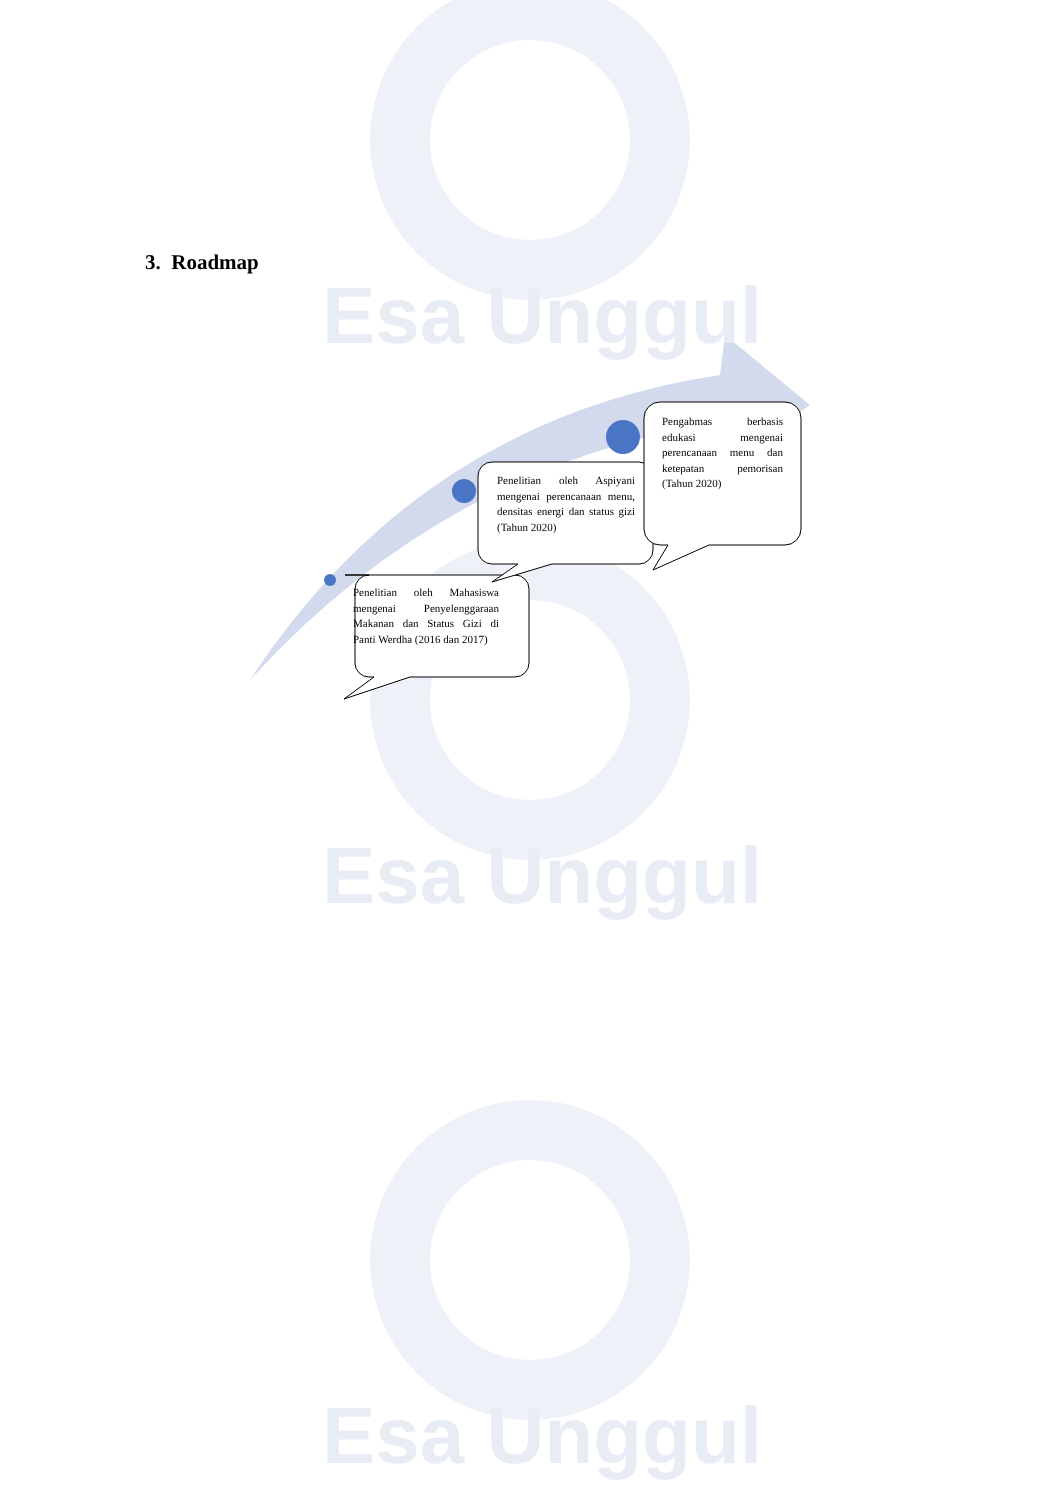Esa Unggul
Esa Unggul
Esa Unggul
3. Roadmap
Penelitian oleh Mahasiswa mengenai Penyelenggaraan Makanan dan Status Gizi di Panti Werdha (2016 dan 2017)
Penelitian oleh Aspiyani mengenai perencanaan menu, densitas energi dan status gizi (Tahun 2020)
Pengabmas berbasis edukasi mengenai perencanaan menu dan ketepatan pemorisan (Tahun 2020)